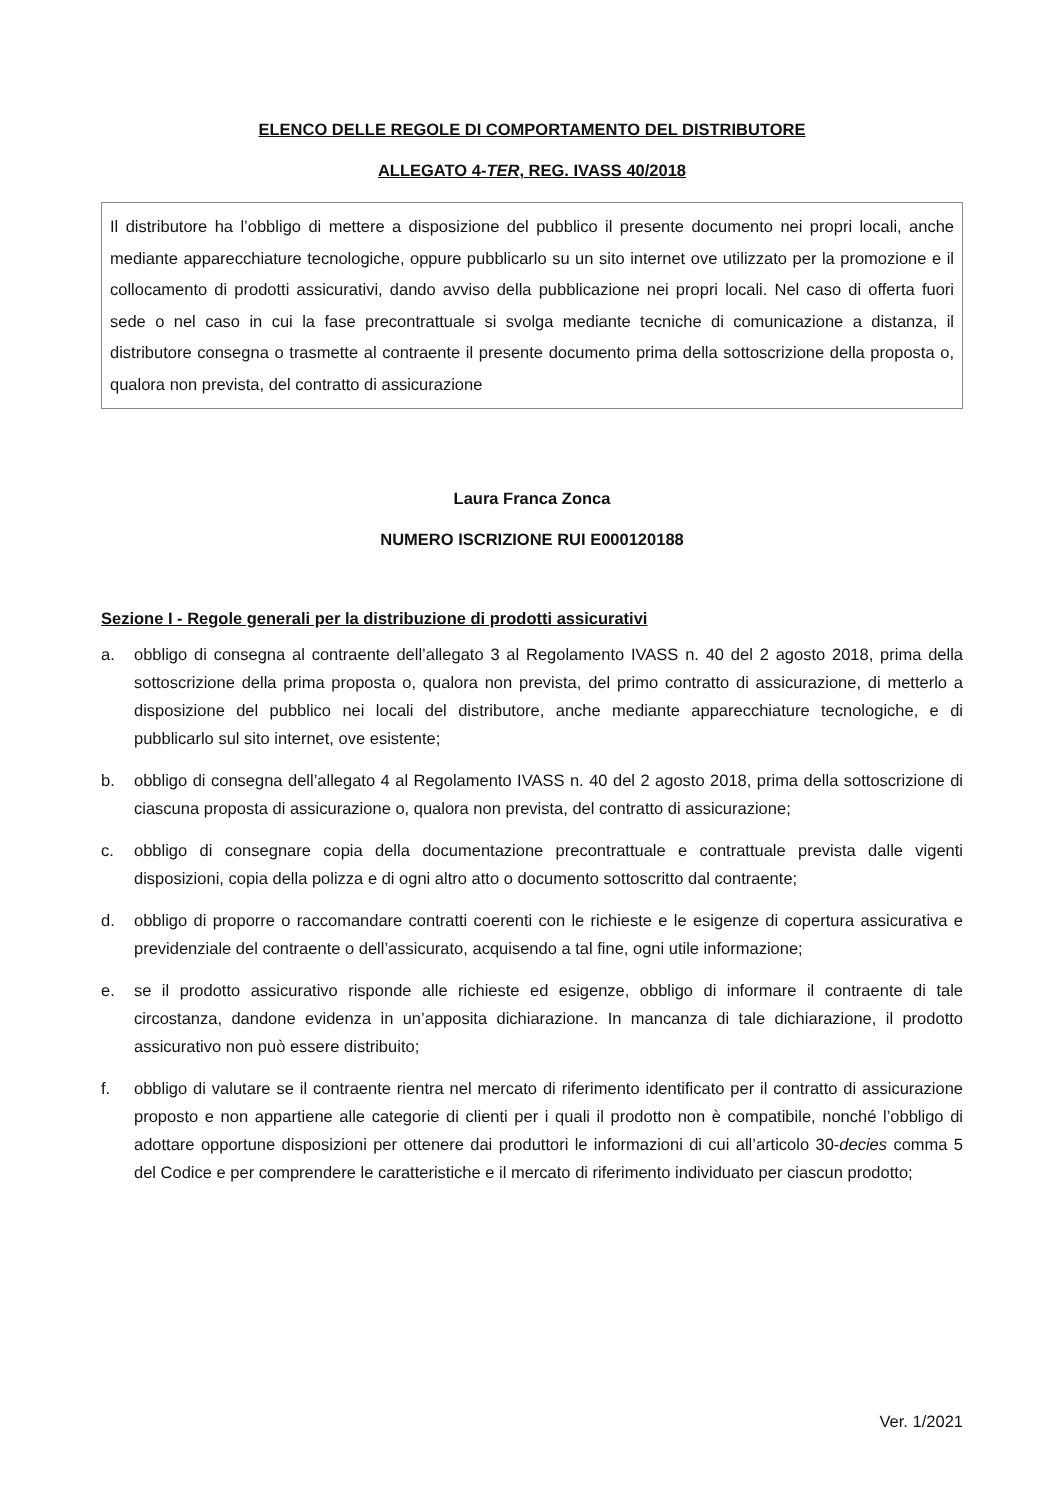ELENCO DELLE REGOLE DI COMPORTAMENTO DEL DISTRIBUTORE
ALLEGATO 4-TER, REG. IVASS 40/2018
Il distributore ha l’obbligo di mettere a disposizione del pubblico il presente documento nei propri locali, anche mediante apparecchiature tecnologiche, oppure pubblicarlo su un sito internet ove utilizzato per la promozione e il collocamento di prodotti assicurativi, dando avviso della pubblicazione nei propri locali. Nel caso di offerta fuori sede o nel caso in cui la fase precontrattuale si svolga mediante tecniche di comunicazione a distanza, il distributore consegna o trasmette al contraente il presente documento prima della sottoscrizione della proposta o, qualora non prevista, del contratto di assicurazione
Laura Franca Zonca
NUMERO ISCRIZIONE RUI E000120188
Sezione I - Regole generali per la distribuzione di prodotti assicurativi
a. obbligo di consegna al contraente dell’allegato 3 al Regolamento IVASS n. 40 del 2 agosto 2018, prima della sottoscrizione della prima proposta o, qualora non prevista, del primo contratto di assicurazione, di metterlo a disposizione del pubblico nei locali del distributore, anche mediante apparecchiature tecnologiche, e di pubblicarlo sul sito internet, ove esistente;
b. obbligo di consegna dell’allegato 4 al Regolamento IVASS n. 40 del 2 agosto 2018, prima della sottoscrizione di ciascuna proposta di assicurazione o, qualora non prevista, del contratto di assicurazione;
c. obbligo di consegnare copia della documentazione precontrattuale e contrattuale prevista dalle vigenti disposizioni, copia della polizza e di ogni altro atto o documento sottoscritto dal contraente;
d. obbligo di proporre o raccomandare contratti coerenti con le richieste e le esigenze di copertura assicurativa e previdenziale del contraente o dell’assicurato, acquisendo a tal fine, ogni utile informazione;
e. se il prodotto assicurativo risponde alle richieste ed esigenze, obbligo di informare il contraente di tale circostanza, dandone evidenza in un’apposita dichiarazione. In mancanza di tale dichiarazione, il prodotto assicurativo non può essere distribuito;
f. obbligo di valutare se il contraente rientra nel mercato di riferimento identificato per il contratto di assicurazione proposto e non appartiene alle categorie di clienti per i quali il prodotto non è compatibile, nonché l’obbligo di adottare opportune disposizioni per ottenere dai produttori le informazioni di cui all’articolo 30-decies comma 5 del Codice e per comprendere le caratteristiche e il mercato di riferimento individuato per ciascun prodotto;
Ver. 1/2021